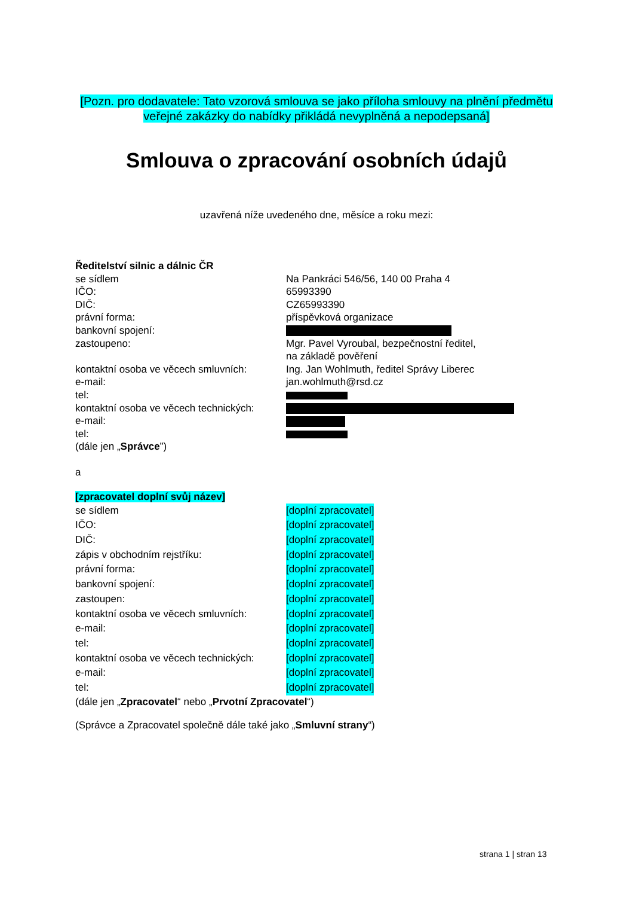[Pozn. pro dodavatele: Tato vzorová smlouva se jako příloha smlouvy na plnění předmětu veřejné zakázky do nabídky přikládá nevyplněná a nepodepsaná]
Smlouva o zpracování osobních údajů
uzavřená níže uvedeného dne, měsíce a roku mezi:
Ředitelství silnic a dálnic ČR
se sídlem Na Pankráci 546/56, 140 00 Praha 4
IČO: 65993390
DIČ: CZ65993390
právní forma: příspěvková organizace
bankovní spojení:
zastoupeno: Mgr. Pavel Vyroubal, bezpečnostní ředitel,
na základě pověření
kontaktní osoba ve věcech smluvních:
Ing. Jan Wohlmuth, ředitel Správy Liberec
e-mail: jan.wohlmuth@rsd.cz
tel:
kontaktní osoba ve věcech technických:
e-mail:
tel:
(dále jen „Správce”)
a
[zpracovatel doplní svůj název]
se sídlem [doplní zpracovatel]
IČO: [doplní zpracovatel]
DIČ: [doplní zpracovatel]
zápis v obchodním rejstříku: [doplní zpracovatel]
právní forma: [doplní zpracovatel]
bankovní spojení: [doplní zpracovatel]
zastoupen: [doplní zpracovatel]
kontaktní osoba ve věcech smluvních:
[doplní zpracovatel]
e-mail: [doplní zpracovatel]
tel: [doplní zpracovatel]
kontaktní osoba ve věcech technických:
[doplní zpracovatel]
e-mail: [doplní zpracovatel]
tel: [doplní zpracovatel]
(dále jen „Zpracovatel“ nebo „Prvotní Zpracovatel“)
(Správce a Zpracovatel společně dále také jako „Smluvní strany“)
strana 1 | stran 13